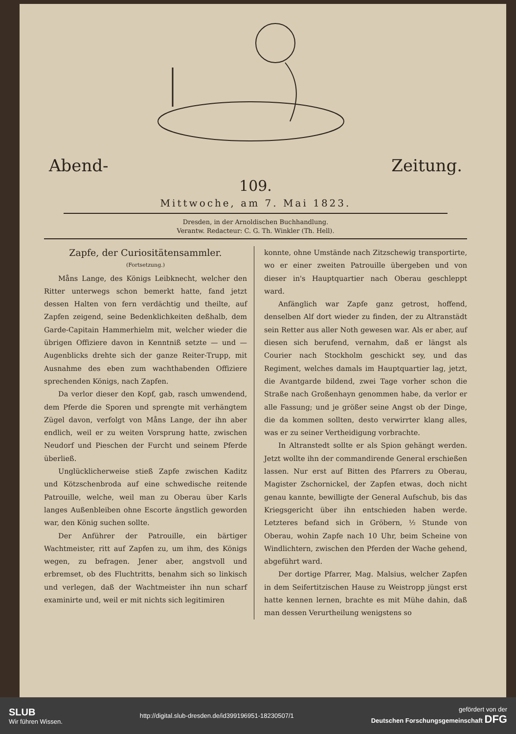Abend- Zeitung.
109.
Mittwoche, am 7. Mai 1823.
Dresden, in der Arnoldischen Buchhandlung.
Verantw. Redacteur: C. G. Th. Winkler (Th. Hell).
Zapfe, der Curiositätensammler.
(Fortsetzung.)
Måns Lange, des Königs Leibknecht, welcher den Ritter unterwegs schon bemerkt hatte, fand jetzt dessen Halten von fern verdächtig und theilte, auf Zapfen zeigend, seine Bedenklichkeiten deßhalb, dem Garde-Capitain Hammerhielm mit, welcher wieder die übrigen Offiziere davon in Kenntniß setzte — und — Augenblicks drehte sich der ganze Reiter-Trupp, mit Ausnahme des eben zum wachthabenden Offiziere sprechenden Königs, nach Zapfen.
Da verlor dieser den Kopf, gab, rasch umwendend, dem Pferde die Sporen und sprengte mit verhängtem Zügel davon, verfolgt von Måns Lange, der ihn aber endlich, weil er zu weiten Vorsprung hatte, zwischen Neudorf und Pieschen der Furcht und seinem Pferde überließ.
Unglücklicherweise stieß Zapfe zwischen Kaditz und Kötzschenbroda auf eine schwedische reitende Patrouille, welche, weil man zu Oberau über Karls langes Außenbleiben ohne Escorte ängstlich geworden war, den König suchen sollte.
Der Anführer der Patrouille, ein bärtiger Wachtmeister, ritt auf Zapfen zu, um ihm, des Königs wegen, zu befragen. Jener aber, angstvoll und erbremset, ob des Fluchtritts, benahm sich so linkisch und verlegen, daß der Wachtmeister ihn nun scharf examinirte und, weil er mit nichts sich legitimiren
konnte, ohne Umstände nach Zitzschewig transportirte, wo er einer zweiten Patrouille übergeben und von dieser in's Hauptquartier nach Oberau geschleppt ward.
Anfänglich war Zapfe ganz getrost, hoffend, denselben Alf dort wieder zu finden, der zu Altranstädt sein Retter aus aller Noth gewesen war. Als er aber, auf diesen sich berufend, vernahm, daß er längst als Courier nach Stockholm geschickt sey, und das Regiment, welches damals im Hauptquartier lag, jetzt, die Avantgarde bildend, zwei Tage vorher schon die Straße nach Großenhayn genommen habe, da verlor er alle Fassung; und je größer seine Angst ob der Dinge, die da kommen sollten, desto verwirrter klang alles, was er zu seiner Vertheidigung vorbrachte.
In Altranstedt sollte er als Spion gehängt werden. Jetzt wollte ihn der commandirende General erschießen lassen. Nur erst auf Bitten des Pfarrers zu Oberau, Magister Zschornickel, der Zapfen etwas, doch nicht genau kannte, bewilligte der General Aufschub, bis das Kriegsgericht über ihn entschieden haben werde. Letzteres befand sich in Gröbern, ½ Stunde von Oberau, wohin Zapfe nach 10 Uhr, beim Scheine von Windlichtern, zwischen den Pferden der Wache gehend, abgeführt ward.
Der dortige Pfarrer, Mag. Malsius, welcher Zapfen in dem Seifertitzischen Hause zu Weistropp jüngst erst hatte kennen lernen, brachte es mit Mühe dahin, daß man dessen Verurtheilung wenigstens so
SLUB
Wir führen Wissen. http://digital.slub-dresden.de/id399196951-18230507/1 gefördert von der
Deutschen Forschungsgemeinschaft DFG